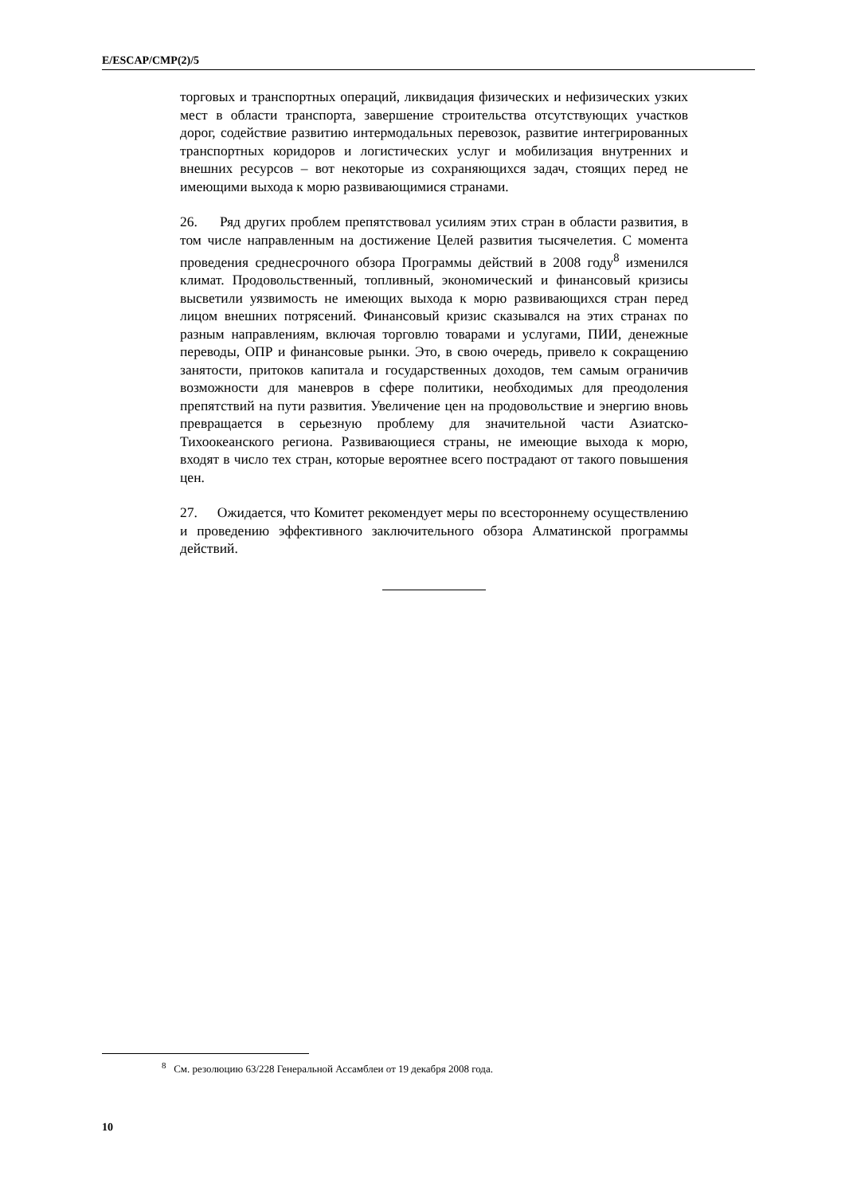E/ESCAP/CMP(2)/5
торговых и транспортных операций, ликвидация физических и нефизических узких мест в области транспорта, завершение строительства отсутствующих участков дорог, содействие развитию интермодальных перевозок, развитие интегрированных транспортных коридоров и логистических услуг и мобилизация внутренних и внешних ресурсов – вот некоторые из сохраняющихся задач, стоящих перед не имеющими выхода к морю развивающимися странами.
26. Ряд других проблем препятствовал усилиям этих стран в области развития, в том числе направленным на достижение Целей развития тысячелетия. С момента проведения среднесрочного обзора Программы действий в 2008 году<sup>8</sup> изменился климат. Продовольственный, топливный, экономический и финансовый кризисы высветили уязвимость не имеющих выхода к морю развивающихся стран перед лицом внешних потрясений. Финансовый кризис сказывался на этих странах по разным направлениям, включая торговлю товарами и услугами, ПИИ, денежные переводы, ОПР и финансовые рынки. Это, в свою очередь, привело к сокращению занятости, притоков капитала и государственных доходов, тем самым ограничив возможности для маневров в сфере политики, необходимых для преодоления препятствий на пути развития. Увеличение цен на продовольствие и энергию вновь превращается в серьезную проблему для значительной части Азиатско-Тихоокеанского региона. Развивающиеся страны, не имеющие выхода к морю, входят в число тех стран, которые вероятнее всего пострадают от такого повышения цен.
27. Ожидается, что Комитет рекомендует меры по всестороннему осуществлению и проведению эффективного заключительного обзора Алматинской программы действий.
<sup>8</sup> См. резолюцию 63/228 Генеральной Ассамблеи от 19 декабря 2008 года.
10